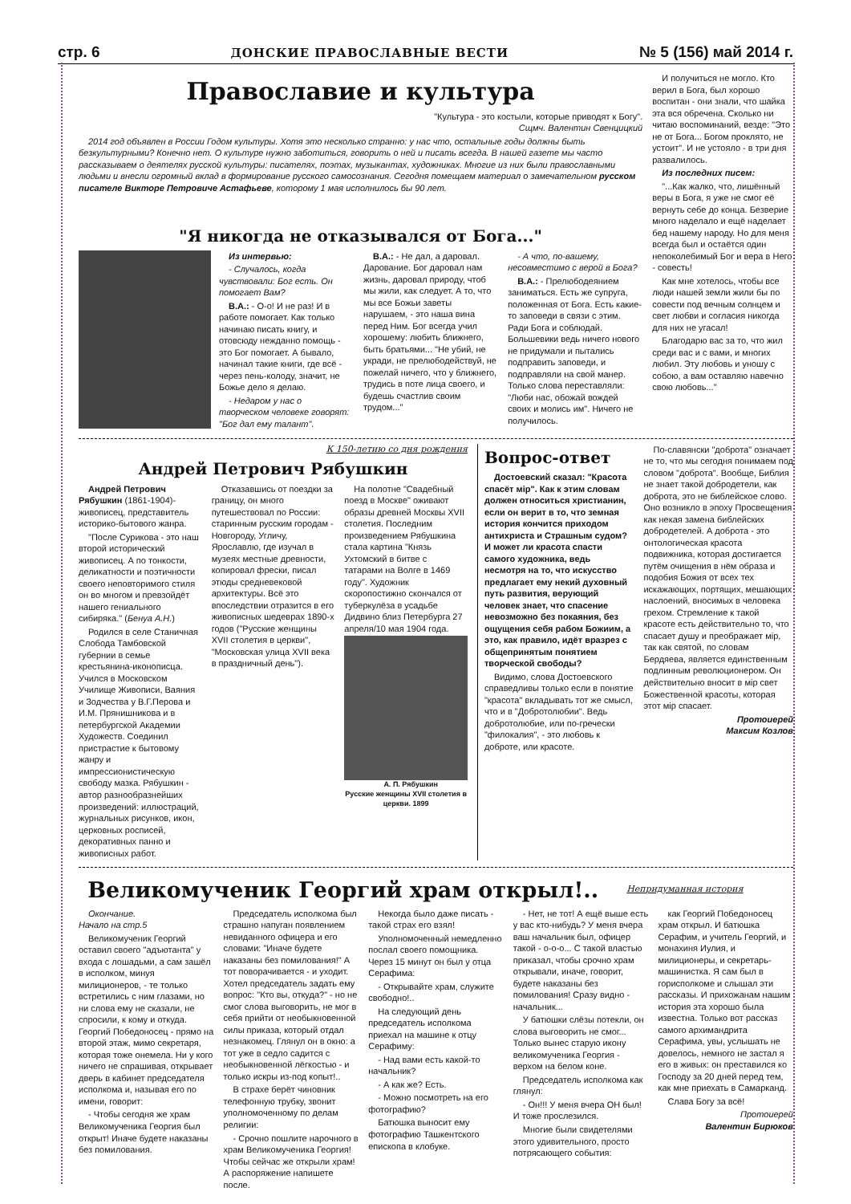стр. 6 ДОНСКИЕ ПРАВОСЛАВНЫЕ ВЕСТИ № 5 (156) май 2014 г.
Православие и культура
"Культура - это костыли, которые приводят к Богу".
Сщмч. Валентин Свенцицкий
2014 год объявлен в России Годом культуры. Хотя это несколько странно: у нас что, остальные годы должны быть безкультурными? Конечно нет. О культуре нужно заботиться, говорить о ней и писать всегда. В нашей газете мы часто рассказываем о деятелях русской культуры: писателях, поэтах, музыкантах, художниках. Многие из них были православными людьми и внесли огромный вклад в формирование русского самосознания. Сегодня помещаем материал о замечательном русском писателе Викторе Петровиче Астафьеве, которому 1 мая исполнилось бы 90 лет.
"Я никогда не отказывался от Бога..."
Из интервью:
- Случалось, когда чувствовали: Бог есть. Он помогает Вам?
В.А.: - О-о! И не раз! И в работе помогает. Как только начинаю писать книгу, и отовсюду нежданно помощь - это Бог помогает. А бывало, начинал такие книги, где всё - через пень-колоду, значит, не Божье дело я делаю.
- Недаром у нас о творческом человеке говорят: "Бог дал ему талант".
В.А.: - Не дал, а даровал. Дарование. Бог даровал нам жизнь, даровал природу, чтоб мы жили, как следует. А то, что мы все Божьи заветы нарушаем, - это наша вина перед Ним. Бог всегда учил хорошему: любить ближнего, быть братьями... "Не убий, не укради, не прелюбодействуй, не пожелай ничего, что у ближнего, трудись в поте лица своего, и будешь счастлив своим трудом..."
- А что, по-вашему, несовместимо с верой в Бога?
В.А.: - Прелюбодеянием заниматься. Есть же супруга, положенная от Бога. Есть какие-то заповеди в связи с этим. Ради Бога и соблюдай. Большевики ведь ничего нового не придумали и пытались подправить заповеди, и подправляли на свой манер. Только слова переставляли: "Люби нас, обожай вождей своих и молись им". Ничего не получилось.
И получиться не могло. Кто верил в Бога, был хорошо воспитан - они знали, что шайка эта вся обречена. Сколько ни читаю воспоминаний, везде: "Это не от Бога... Богом проклято, не устоит". И не устояло - в три дня развалилось.
Из последних писем:
"...Как жалко, что, лишённый веры в Бога, я уже не смог её вернуть себе до конца. Безверие много наделало и ещё наделает бед нашему народу. Но для меня всегда был и остаётся один непоколебимый Бог и вера в Него - совесть!
Как мне хотелось, чтобы все люди нашей земли жили бы по совести под вечным солнцем и свет любви и согласия никогда для них не угасал!
Благодарю вас за то, что жил среди вас и с вами, и многих любил. Эту любовь и уношу с собою, а вам оставляю навечно свою любовь..."
К 150-летию со дня рождения
Андрей Петрович Рябушкин
Андрей Петрович Рябушкин (1861-1904)- живописец, представитель историко-бытового жанра.
"После Сурикова - это наш второй исторический живописец. А по тонкости, деликатности и поэтичности своего неповторимого стиля он во многом и превзойдёт нашего гениального сибиряка." (Бенуа А.Н.)
Родился в селе Станичная Слобода Тамбовской губернии в семье крестьянина-иконописца. Учился в Московском Училище Живописи, Ваяния и Зодчества у В.Г.Перова и И.М. Прянишникова и в петербургской Академии Художеств. Соединил пристрастие к бытовому жанру и импрессионистическую свободу мазка. Рябушкин - автор разнообразнейших произведений: иллюстраций, журнальных рисунков, икон, церковных росписей, декоративных панно и живописных работ.
Отказавшись от поездки за границу, он много путешествовал по России: старинным русским городам - Новгороду, Угличу, Ярославлю, где изучал в музеях местные древности, копировал фрески, писал этюды средневековой архитектуры. Всё это впоследствии отразится в его живописных шедеврах 1890-х годов ("Русские женщины XVII столетия в церкви", "Московская улица XVII века в праздничный день").
На полотне "Свадебный поезд в Москве" оживают образы древней Москвы XVII столетия. Последним произведением Рябушкина стала картина "Князь Ухтомский в битве с татарами на Волге в 1469 году". Художник скоропостижно скончался от туберкулёза в усадьбе Дидвино близ Петербурга 27 апреля/10 мая 1904 года.
А. П. Рябушкин
Русские женщины XVII столетия в церкви. 1899
Вопрос-ответ
Достоевский сказал: "Красота спасёт мір". Как к этим словам должен относиться христианин, если он верит в то, что земная история кончится приходом антихриста и Страшным судом? И может ли красота спасти самого художника, ведь несмотря на то, что искусство предлагает ему некий духовный путь развития, верующий человек знает, что спасение невозможно без покаяния, без ощущения себя рабом Божиим, а это, как правило, идёт вразрез с общепринятым понятием творческой свободы?
Видимо, слова Достоевского справедливы только если в понятие "красота" вкладывать тот же смысл, что и в "Добротолюбии". Ведь добротолюбие, или по-гречески "филокалия", - это любовь к доброте, или красоте.
По-славянски "доброта" означает не то, что мы сегодня понимаем под словом "доброта". Вообще, Библия не знает такой добродетели, как доброта, это не библейское слово. Оно возникло в эпоху Просвещения как некая замена библейских добродетелей. А доброта - это онтологическая красота подвижника, которая достигается путём очищения в нём образа и подобия Божия от всех тех искажающих, портящих, мешающих наслоений, вносимых в человека грехом. Стремление к такой красоте есть действительно то, что спасает душу и преображает мір, так как святой, по словам Бердяева, является единственным подлинным революционером. Он действительно вносит в мір свет Божественной красоты, которая этот мір спасает.
Протоиерей
Максим Козлов
Великомученик Георгий храм открыл!..
Непридуманная история
Окончание.
Начало на стр.5
Великомученик Георгий оставил своего "адъютанта" у входа с лошадьми, а сам зашёл в исполком, минуя милиционеров, - те только встретились с ним глазами, но ни слова ему не сказали, не спросили, к кому и откуда. Георгий Победоносец - прямо на второй этаж, мимо секретаря, которая тоже онемела. Ни у кого ничего не спрашивая, открывает дверь в кабинет председателя исполкома и, называя его по имени, говорит:
- Чтобы сегодня же храм Великомученика Георгия был открыт! Иначе будете наказаны без помилования.
Председатель исполкома был страшно напуган появлением невиданного офицера и его словами: "Иначе будете наказаны без помилования!" А тот поворачивается - и уходит. Хотел председатель задать ему вопрос: "Кто вы, откуда?" - но не смог слова выговорить, не мог в себя прийти от необыкновенной силы приказа, который отдал незнакомец. Глянул он в окно: а тот уже в седло садится с необыкновенной лёгкостью - и только искры из-под копыт!..
В страхе берёт чиновник телефонную трубку, звонит уполномоченному по делам религии:
- Срочно пошлите нарочного в храм Великомученика Георгия! Чтобы сейчас же открыли храм! А распоряжение напишете после.
Некогда было даже писать - такой страх его взял!
Уполномоченный немедленно послал своего помощника. Через 15 минут он был у отца Серафима:
- Открывайте храм, служите свободно!..
На следующий день председатель исполкома приехал на машине к отцу Серафиму:
- Над вами есть какой-то начальник?
- А как же? Есть.
- Можно посмотреть на его фотографию?
Батюшка выносит ему фотографию Ташкентского епископа в клобуке.
- Нет, не тот! А ещё выше есть у вас кто-нибудь? У меня вчера ваш начальник был, офицер такой - о-о-о... С такой властью приказал, чтобы срочно храм открывали, иначе, говорит, будете наказаны без помилования! Сразу видно - начальник...
У батюшки слёзы потекли, он слова выговорить не смог... Только вынес старую икону великомученика Георгия - верхом на белом коне.
Председатель исполкома как глянул:
- Он!!! У меня вчера ОН был! И тоже прослезился.
Многие были свидетелями этого удивительного, просто потрясающего события:
как Георгий Победоносец храм открыл. И батюшка Серафим, и учитель Георгий, и монахиня Иулия, и милиционеры, и секретарь-машинистка. Я сам был в горисполкоме и слышал эти рассказы. И прихожанам нашим история эта хорошо была известна. Только вот рассказ самого архимандрита Серафима, увы, услышать не довелось, немного не застал я его в живых: он преставился ко Господу за 20 дней перед тем, как мне приехать в Самарканд.
Слава Богу за всё!
Протоиерей
Валентин Бирюков